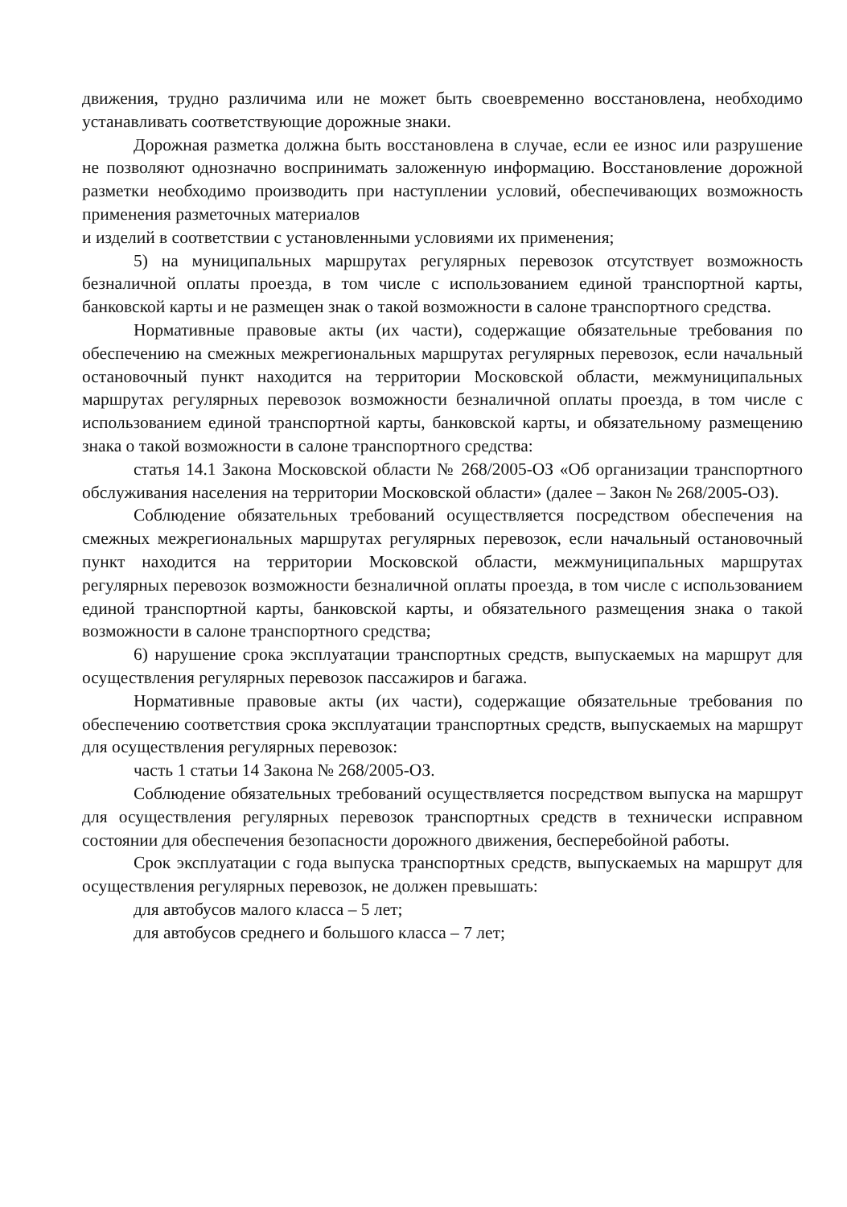движения, трудно различима или не может быть своевременно восстановлена, необходимо устанавливать соответствующие дорожные знаки.
Дорожная разметка должна быть восстановлена в случае, если ее износ или разрушение не позволяют однозначно воспринимать заложенную информацию. Восстановление дорожной разметки необходимо производить при наступлении условий, обеспечивающих возможность применения разметочных материалов
и изделий в соответствии с установленными условиями их применения;
5) на муниципальных маршрутах регулярных перевозок отсутствует возможность безналичной оплаты проезда, в том числе с использованием единой транспортной карты, банковской карты и не размещен знак о такой возможности в салоне транспортного средства.
Нормативные правовые акты (их части), содержащие обязательные требования по обеспечению на смежных межрегиональных маршрутах регулярных перевозок, если начальный остановочный пункт находится на территории Московской области, межмуниципальных маршрутах регулярных перевозок возможности безналичной оплаты проезда, в том числе с использованием единой транспортной карты, банковской карты, и обязательному размещению знака о такой возможности в салоне транспортного средства:
статья 14.1 Закона Московской области № 268/2005-ОЗ «Об организации транспортного обслуживания населения на территории Московской области» (далее – Закон № 268/2005-ОЗ).
Соблюдение обязательных требований осуществляется посредством обеспечения на смежных межрегиональных маршрутах регулярных перевозок, если начальный остановочный пункт находится на территории Московской области, межмуниципальных маршрутах регулярных перевозок возможности безналичной оплаты проезда, в том числе с использованием единой транспортной карты, банковской карты, и обязательного размещения знака о такой возможности в салоне транспортного средства;
6) нарушение срока эксплуатации транспортных средств, выпускаемых на маршрут для осуществления регулярных перевозок пассажиров и багажа.
Нормативные правовые акты (их части), содержащие обязательные требования по обеспечению соответствия срока эксплуатации транспортных средств, выпускаемых на маршрут для осуществления регулярных перевозок:
часть 1 статьи 14 Закона № 268/2005-ОЗ.
Соблюдение обязательных требований осуществляется посредством выпуска на маршрут для осуществления регулярных перевозок транспортных средств в технически исправном состоянии для обеспечения безопасности дорожного движения, бесперебойной работы.
Срок эксплуатации с года выпуска транспортных средств, выпускаемых на маршрут для осуществления регулярных перевозок, не должен превышать:
для автобусов малого класса – 5 лет;
для автобусов среднего и большого класса – 7 лет;